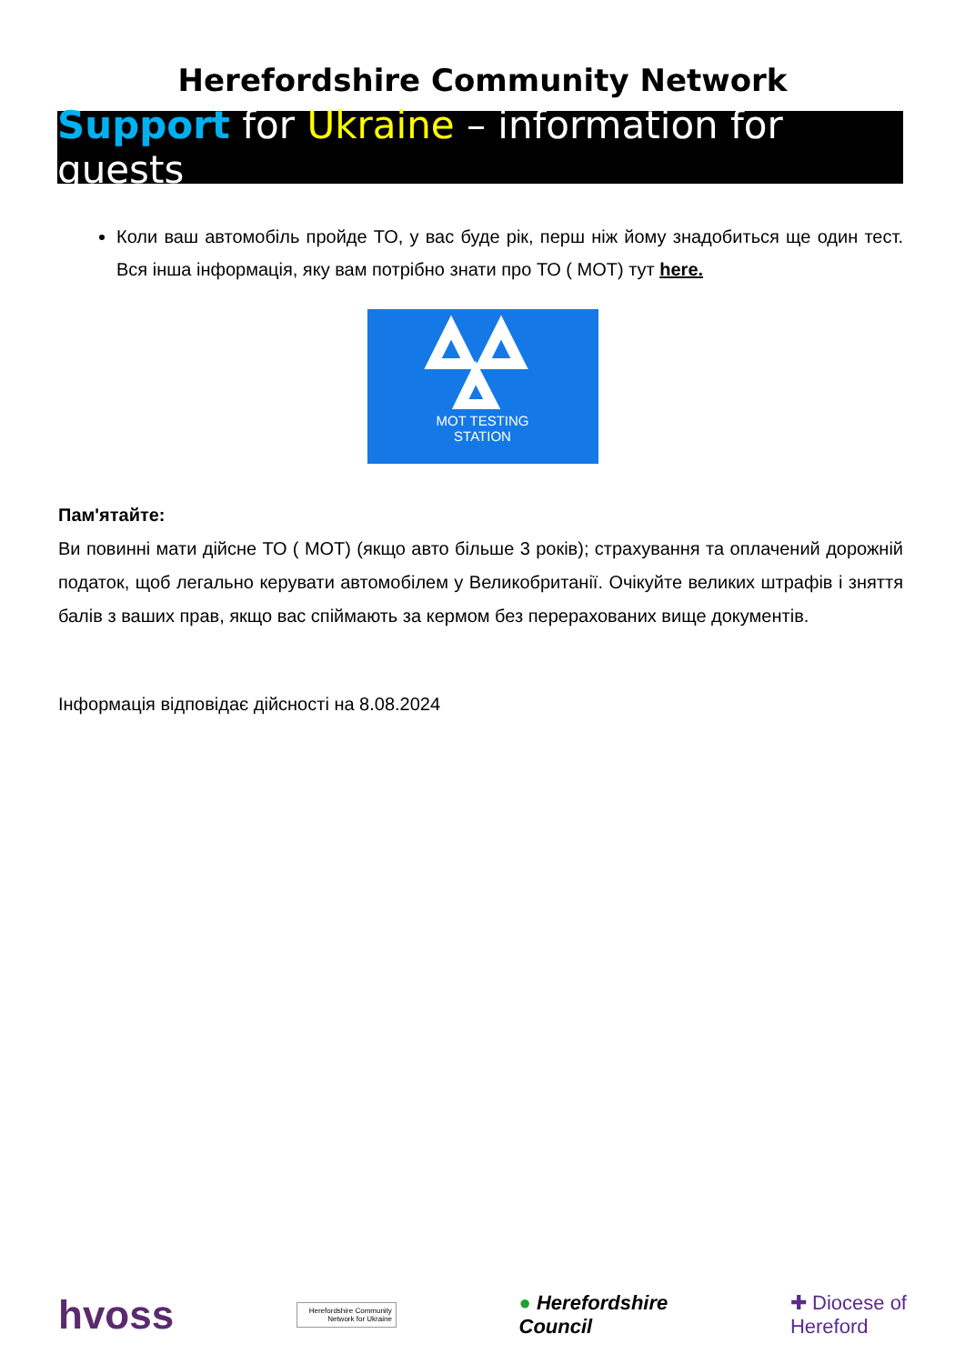Herefordshire Community Network
Support for Ukraine – information for guests
Коли ваш автомобіль пройде ТО, у вас буде рік, перш ніж йому знадобиться ще один тест. Вся інша інформація, яку вам потрібно знати про ТО ( MOT) тут here.
MOT TESTING
STATION
Пам'ятайте:
Ви повинні мати дійсне ТО ( MOT) (якщо авто більше 3 років); страхування та оплачений дорожній податок, щоб легально керувати автомобілем у Великобританії. Очікуйте великих штрафів і зняття балів з ваших прав, якщо вас спіймають за кермом без перерахованих вище документів.
Інформація відповідає дійсності на 8.08.2024
hvoss Herefordshire Community Network for Ukraine ● Herefordshire
Council ✚ Diocese of
Hereford